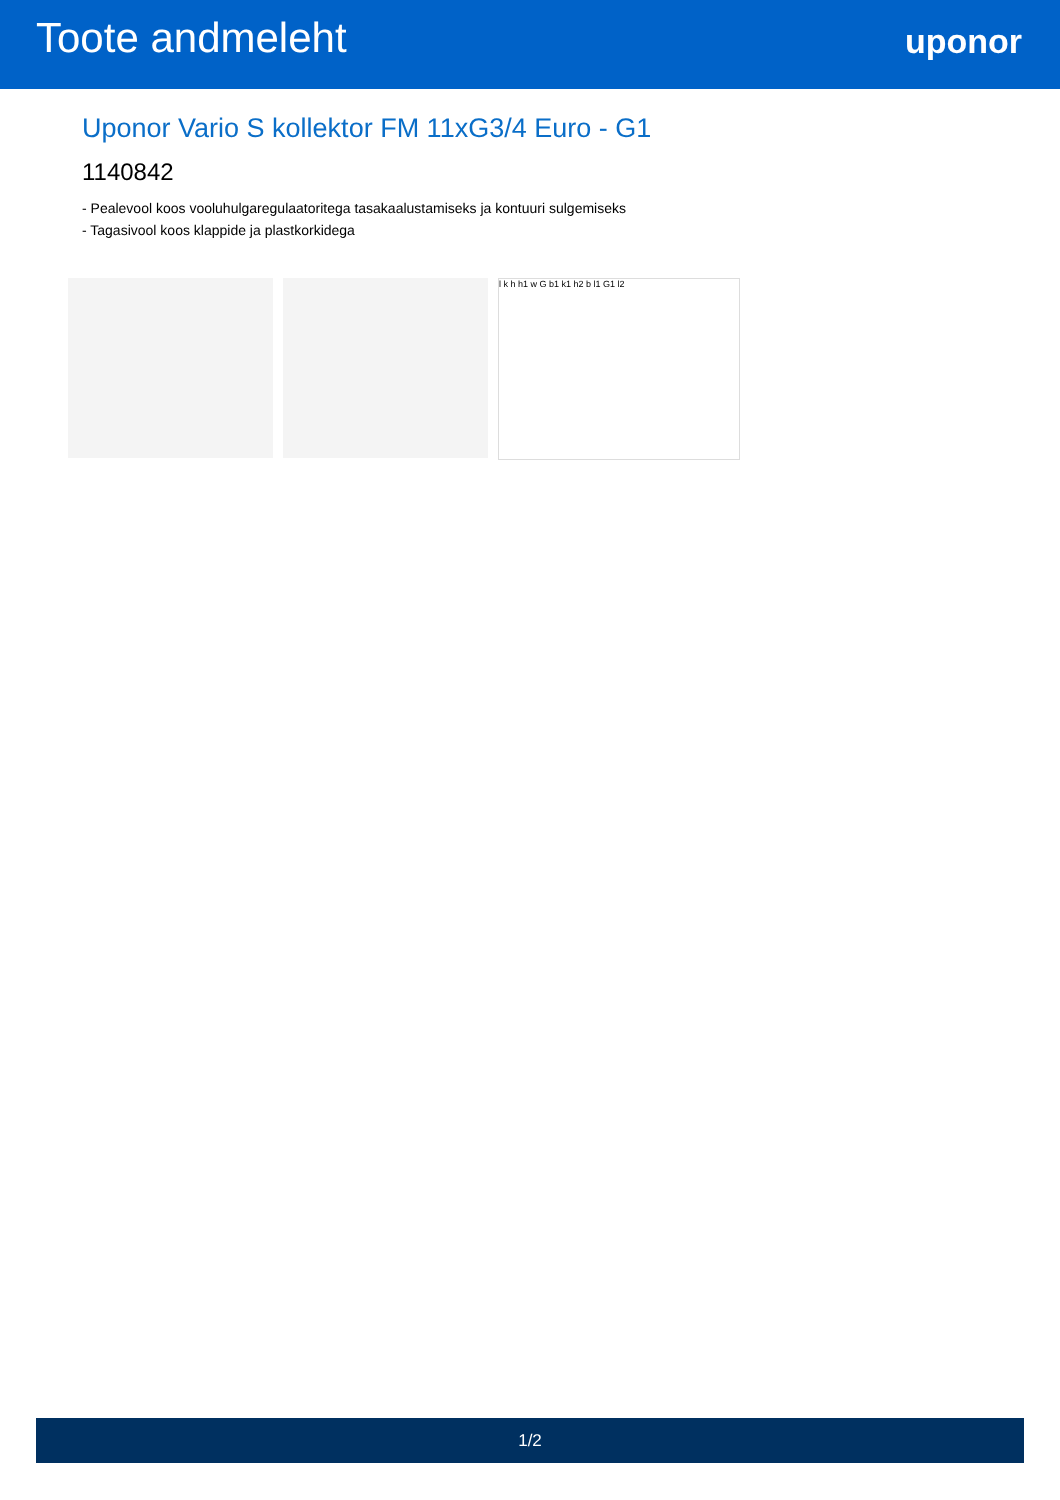Toote andmeleht
uponor
Uponor Vario S kollektor FM 11xG3/4 Euro - G1
1140842
- Pealevool koos vooluhulgaregulaatoritega tasakaalustamiseks ja kontuuri sulgemiseks
- Tagasivool koos klappide ja plastkorkidega
l k h h1 w G b1 k1 h2 b l1 G1 l2
1/2